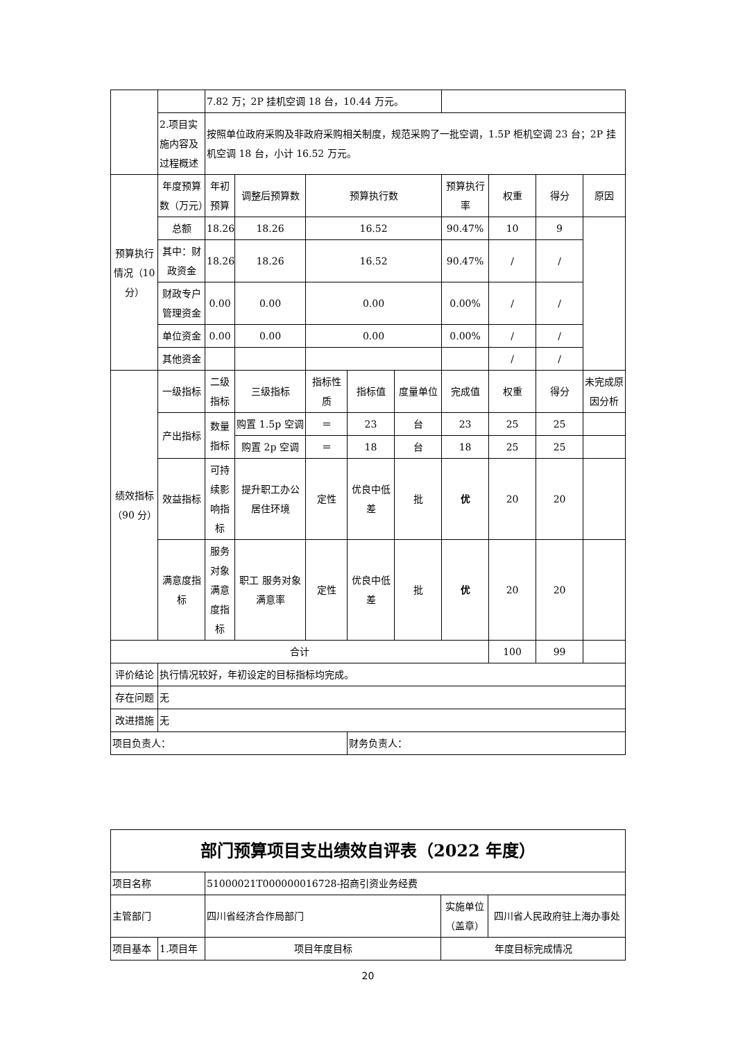| | | 7.82 万；2P 挂机空调 18 台，10.44 万元。 | | | | | | | | |
| | 2.项目实施内容及过程概述 | 按照单位政府采购及非政府采购相关制度，规范采购了一批空调，1.5P 柜机空调 23 台；2P 挂机空调 18 台，小计 16.52 万元。 | | | | | | | | |
| 预算执行情况（10分） | 年度预算数（万元） | 年初预算 | 调整后预算数 | 预算执行数 | | | 预算执行率 | 权重 | 得分 | 原因 |
| | 总额 | 18.26 | 18.26 | 16.52 | | | 90.47% | 10 | 9 | |
| | 其中：财政资金 | 18.26 | 18.26 | 16.52 | | | 90.47% | / | / | |
| | 财政专户管理资金 | 0.00 | 0.00 | 0.00 | | | 0.00% | / | / | |
| | 单位资金 | 0.00 | 0.00 | 0.00 | | | 0.00% | / | / | |
| | 其他资金 | | | | | | | / | / | |
| 绩效指标（90 分） | 一级指标 | 二级指标 | 三级指标 | 指标性质 | 指标值 | 度量单位 | 完成值 | 权重 | 得分 | 未完成原因分析 |
| | 产出指标 | 数量指标 | 购置 1.5p 空调 | ＝ | 23 | 台 | 23 | 25 | 25 | |
| | | | 购置 2p 空调 | ＝ | 18 | 台 | 18 | 25 | 25 | |
| | 效益指标 | 可持续影响指标 | 提升职工办公居住环境 | 定性 | 优良中低差 | 批 | 优 | 20 | 20 | |
| | 满意度指标 | 服务对象满意度指标 | 职工 服务对象满意率 | 定性 | 优良中低差 | 批 | 优 | 20 | 20 | |
| 合计 | | | | | | | | 100 | 99 | |
| 评价结论 | 执行情况较好，年初设定的目标指标均完成。 | | | | | | | | | |
| 存在问题 | 无 | | | | | | | | | |
| 改进措施 | 无 | | | | | | | | | |
| 项目负责人： | | | | | 财务负责人： | | | | | |
| 部门预算项目支出绩效自评表（2022 年度） | | | | |
| 项目名称 | | 51000021T000000016728-招商引资业务经费 | | |
| 主管部门 | | 四川省经济合作局部门 | 实施单位（盖章） | 四川省人民政府驻上海办事处 |
| 项目基本 | 1.项目年 | 项目年度目标 | 年度目标完成情况 | |
20